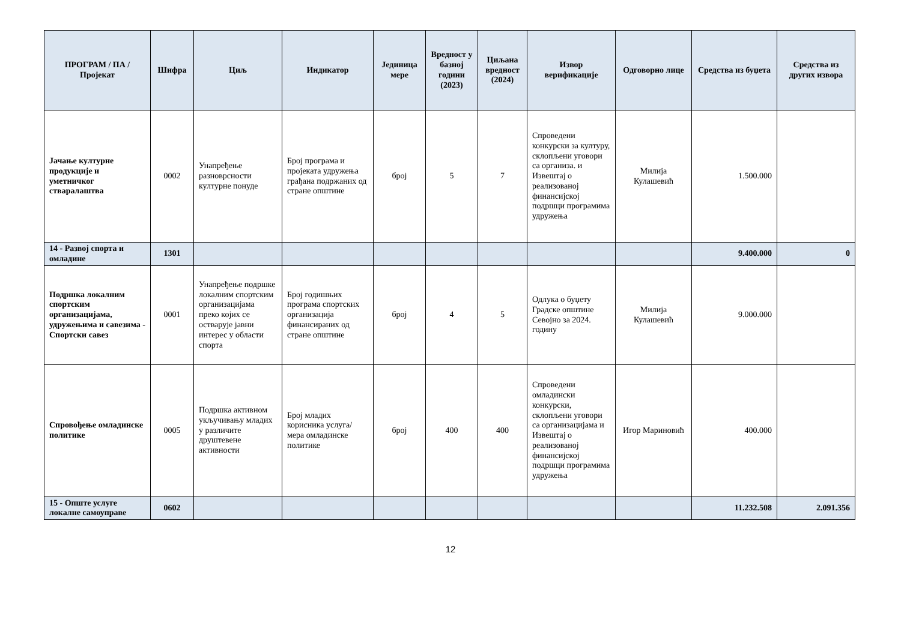| ПРОГРАМ / ПА / Пројекат | Шифра | Циљ | Индикатор | Јединица мере | Вредност у базној години (2023) | Циљана вредност (2024) | Извор верификације | Одговорно лице | Средства из буџета | Средства из других извора |
| --- | --- | --- | --- | --- | --- | --- | --- | --- | --- | --- |
| Јачање културне продукције и уметничког стваралаштва | 0002 | Унапређење разноврсности културне понуде | Број програма и пројеката удружења грађана подржаних од стране општине | број | 5 | 7 | Спроведени конкурски за културу, склопљени уговори са организа. и Извештај о реализованој финансијској подршци програмима удружења | Милија Кулашевић | 1.500.000 | |
| 14 - Развој спорта и омладине | 1301 | | | | | | | | 9.400.000 | 0 |
| Подршка локалним спортским организацијама, удружењима и савезима - Спортски савез | 0001 | Унапређење подршке локалним спортским организацијама преко којих се остварује јавни интерес у области спорта | Број годишњих програма спортских организација финансираних од стране општине | број | 4 | 5 | Одлука о буџету Градске општине Севојно за 2024. годину | Милија Кулашевић | 9.000.000 | |
| Спровођење омладинске политике | 0005 | Подршка активном укључивању младих у различите друштевене активности | Број младих корисника услуга/мера омладинске политике | број | 400 | 400 | Спроведени омладински конкурски, склопљени уговори са организацијама и Извештај о реализованој финансијској подршци програмима удружења | Игор Мариновић | 400.000 | |
| 15 - Опште услуге локалне самоуправе | 0602 | | | | | | | | 11.232.508 | 2.091.356 |
12